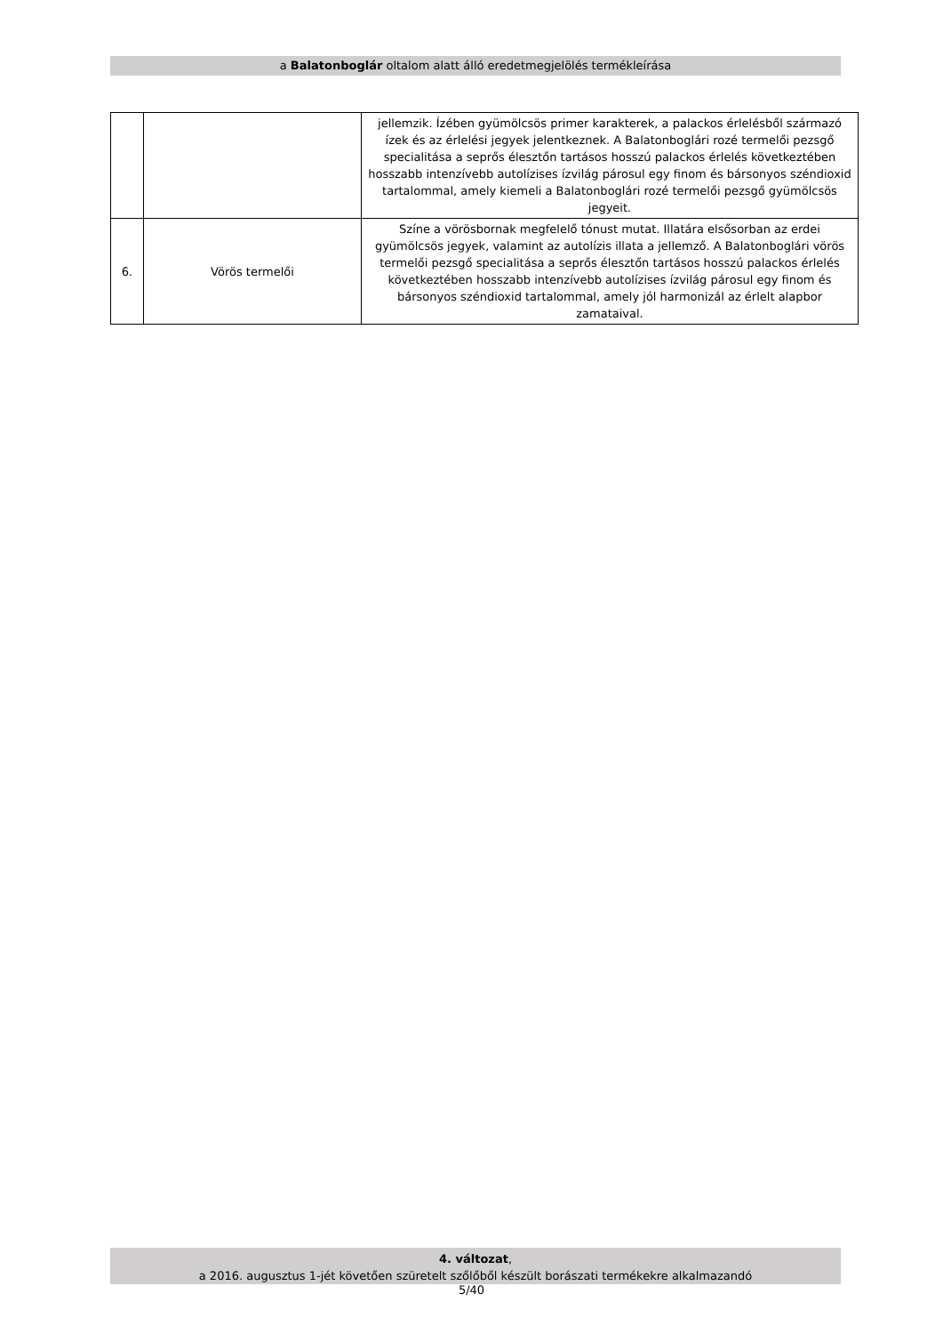a Balatonboglár oltalom alatt álló eredetmegjelölés termékleírása
| | | jellemzik. Ízében gyümölcsös primer karakterek, a palackos érlelésből származó ízek és az érlelési jegyek jelentkeznek. A Balatonboglári rozé termelői pezsgő specialitása a seprős élesztőn tartásos hosszú palackos érlelés következtében hosszabb intenzívebb autolízises ízvilág párosul egy finom és bársonyos széndioxid tartalommal, amely kiemeli a Balatonboglári rozé termelői pezsgő gyümölcsös jegyeit. |
| 6. | Vörös termelői | Színe a vörösbornak megfelelő tónust mutat. Illatára elsősorban az erdei gyümölcsös jegyek, valamint az autolízis illata a jellemző. A Balatonboglári vörös termelői pezsgő specialitása a seprős élesztőn tartásos hosszú palackos érlelés következtében hosszabb intenzívebb autolízises ízvilág párosul egy finom és bársonyos széndioxid tartalommal, amely jól harmonizál az érlelt alapbor zamataival. |
4. változat,
a 2016. augusztus 1-jét követően szüretelt szőlőből készült borászati termékekre alkalmazandó
5/40